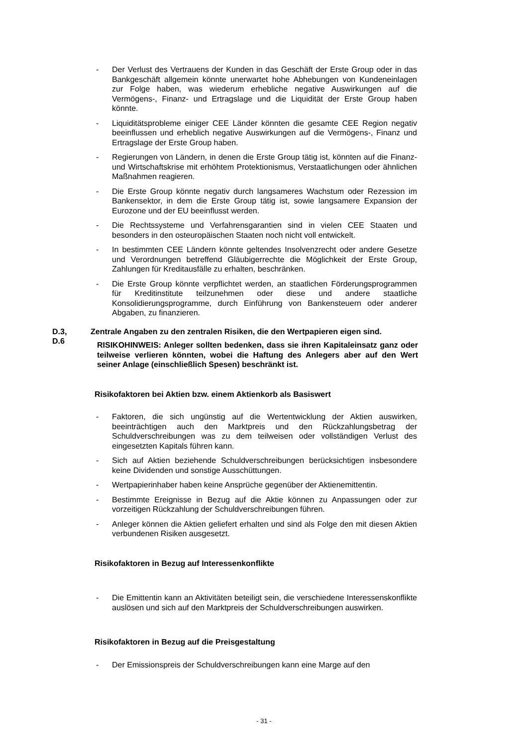- Der Verlust des Vertrauens der Kunden in das Geschäft der Erste Group oder in das Bankgeschäft allgemein könnte unerwartet hohe Abhebungen von Kundeneinlagen zur Folge haben, was wiederum erhebliche negative Auswirkungen auf die Vermögens-, Finanz- und Ertragslage und die Liquidität der Erste Group haben könnte.
- Liquiditätsprobleme einiger CEE Länder könnten die gesamte CEE Region negativ beeinflussen und erheblich negative Auswirkungen auf die Vermögens-, Finanz und Ertragslage der Erste Group haben.
- Regierungen von Ländern, in denen die Erste Group tätig ist, könnten auf die Finanz- und Wirtschaftskrise mit erhöhtem Protektionismus, Verstaatlichungen oder ähnlichen Maßnahmen reagieren.
- Die Erste Group könnte negativ durch langsameres Wachstum oder Rezession im Bankensektor, in dem die Erste Group tätig ist, sowie langsamere Expansion der Eurozone und der EU beeinflusst werden.
- Die Rechtssysteme und Verfahrensgarantien sind in vielen CEE Staaten und besonders in den osteuropäischen Staaten noch nicht voll entwickelt.
- In bestimmten CEE Ländern könnte geltendes Insolvenzrecht oder andere Gesetze und Verordnungen betreffend Gläubigerrechte die Möglichkeit der Erste Group, Zahlungen für Kreditausfälle zu erhalten, beschränken.
- Die Erste Group könnte verpflichtet werden, an staatlichen Förderungsprogrammen für Kreditinstitute teilzunehmen oder diese und andere staatliche Konsolidierungsprogramme, durch Einführung von Bankensteuern oder anderer Abgaben, zu finanzieren.
D.3,
D.6
Zentrale Angaben zu den zentralen Risiken, die den Wertpapieren eigen sind.
RISIKOHINWEIS: Anleger sollten bedenken, dass sie ihren Kapitaleinsatz ganz oder teilweise verlieren könnten, wobei die Haftung des Anlegers aber auf den Wert seiner Anlage (einschließlich Spesen) beschränkt ist.
Risikofaktoren bei Aktien bzw. einem Aktienkorb als Basiswert
- Faktoren, die sich ungünstig auf die Wertentwicklung der Aktien auswirken, beeinträchtigen auch den Marktpreis und den Rückzahlungsbetrag der Schuldverschreibungen was zu dem teilweisen oder vollständigen Verlust des eingesetzten Kapitals führen kann.
- Sich auf Aktien beziehende Schuldverschreibungen berücksichtigen insbesondere keine Dividenden und sonstige Ausschüttungen.
- Wertpapierinhaber haben keine Ansprüche gegenüber der Aktienemittentin.
- Bestimmte Ereignisse in Bezug auf die Aktie können zu Anpassungen oder zur vorzeitigen Rückzahlung der Schuldverschreibungen führen.
- Anleger können die Aktien geliefert erhalten und sind als Folge den mit diesen Aktien verbundenen Risiken ausgesetzt.
Risikofaktoren in Bezug auf Interessenkonflikte
- Die Emittentin kann an Aktivitäten beteiligt sein, die verschiedene Interessenskonflikte auslösen und sich auf den Marktpreis der Schuldverschreibungen auswirken.
Risikofaktoren in Bezug auf die Preisgestaltung
- Der Emissionspreis der Schuldverschreibungen kann eine Marge auf den
- 31 -